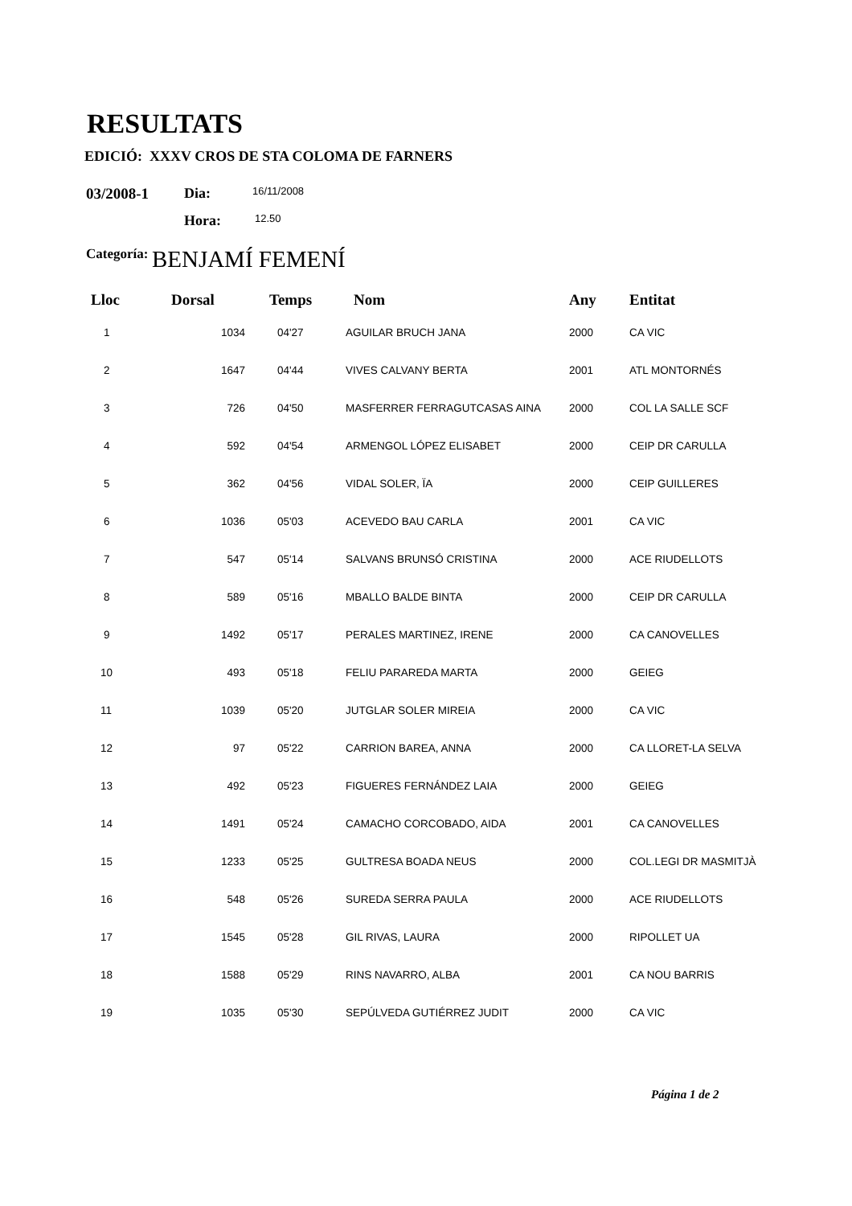RESULTATS
EDICIÓ: XXXV CROS DE STA COLOMA DE FARNERS
03/2008-1 Dia: 16/11/2008
Hora: 12.50
Categoría: BENJAMÍ FEMENÍ
| Lloc | Dorsal | Temps | Nom | Any | Entitat |
| --- | --- | --- | --- | --- | --- |
| 1 | 1034 | 04'27 | AGUILAR BRUCH JANA | 2000 | CA VIC |
| 2 | 1647 | 04'44 | VIVES CALVANY BERTA | 2001 | ATL MONTORNÉS |
| 3 | 726 | 04'50 | MASFERRER FERRAGUTCASAS AINA | 2000 | COL LA SALLE SCF |
| 4 | 592 | 04'54 | ARMENGOL LÓPEZ ELISABET | 2000 | CEIP DR CARULLA |
| 5 | 362 | 04'56 | VIDAL SOLER, ÏA | 2000 | CEIP GUILLERES |
| 6 | 1036 | 05'03 | ACEVEDO BAU CARLA | 2001 | CA VIC |
| 7 | 547 | 05'14 | SALVANS BRUNSÓ CRISTINA | 2000 | ACE RIUDELLOTS |
| 8 | 589 | 05'16 | MBALLO BALDE BINTA | 2000 | CEIP DR CARULLA |
| 9 | 1492 | 05'17 | PERALES MARTINEZ, IRENE | 2000 | CA CANOVELLES |
| 10 | 493 | 05'18 | FELIU PARAREDA MARTA | 2000 | GEIEG |
| 11 | 1039 | 05'20 | JUTGLAR SOLER MIREIA | 2000 | CA VIC |
| 12 | 97 | 05'22 | CARRION BAREA, ANNA | 2000 | CA LLORET-LA SELVA |
| 13 | 492 | 05'23 | FIGUERES FERNÁNDEZ LAIA | 2000 | GEIEG |
| 14 | 1491 | 05'24 | CAMACHO CORCOBADO, AIDA | 2001 | CA CANOVELLES |
| 15 | 1233 | 05'25 | GULTRESA BOADA NEUS | 2000 | COL.LEGI DR MASMITJÀ |
| 16 | 548 | 05'26 | SUREDA SERRA PAULA | 2000 | ACE RIUDELLOTS |
| 17 | 1545 | 05'28 | GIL RIVAS, LAURA | 2000 | RIPOLLET UA |
| 18 | 1588 | 05'29 | RINS NAVARRO, ALBA | 2001 | CA NOU BARRIS |
| 19 | 1035 | 05'30 | SEPÚLVEDA GUTIÉRREZ JUDIT | 2000 | CA VIC |
Página 1 de 2